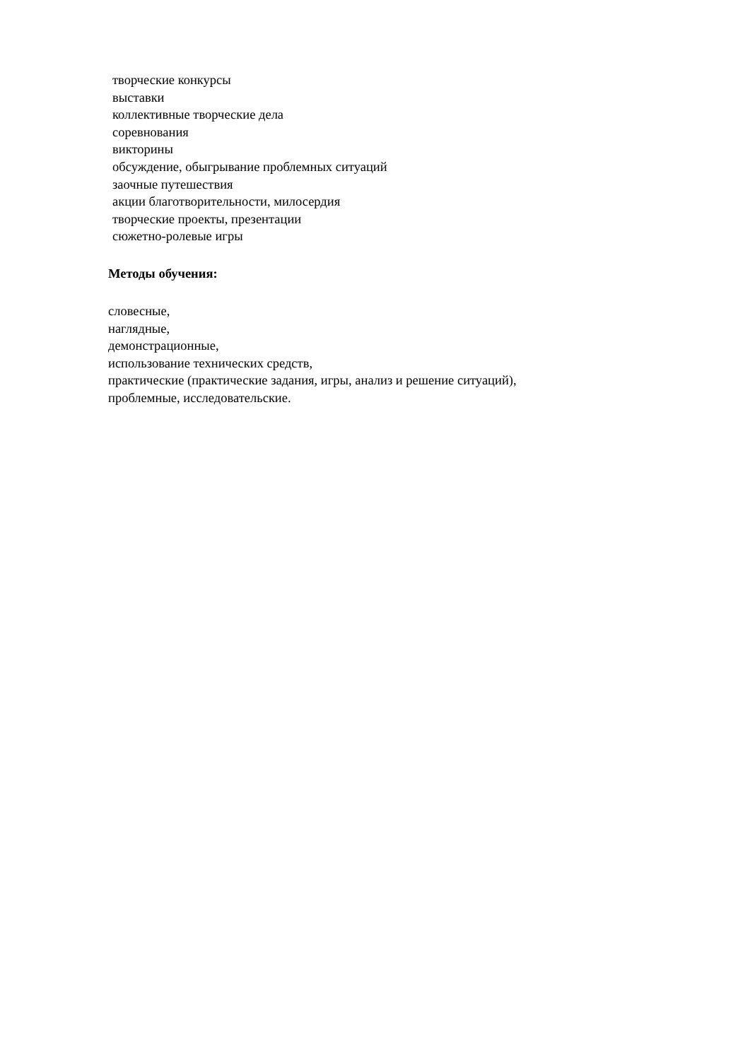творческие конкурсы
выставки
коллективные творческие дела
соревнования
викторины
обсуждение, обыгрывание проблемных ситуаций
заочные путешествия
акции благотворительности, милосердия
творческие проекты, презентации
сюжетно-ролевые игры
Методы обучения:
словесные,
наглядные,
демонстрационные,
использование технических средств,
практические (практические задания, игры, анализ и решение ситуаций),
проблемные, исследовательские.